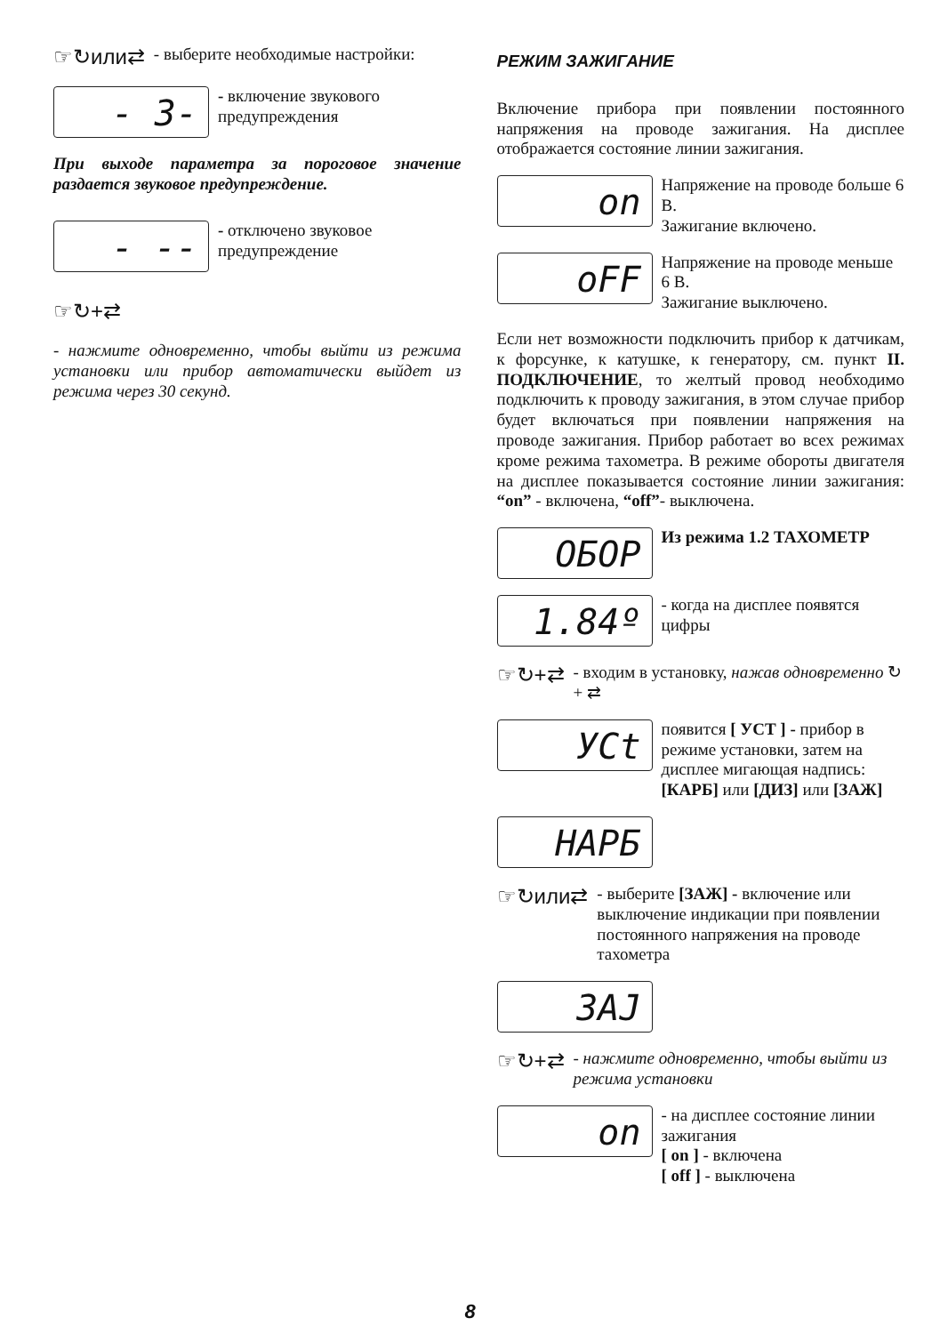☞↻или⇄ - выберите необходимые настройки:
- 3-
- включение звукового предупреждения
При выходе параметра за пороговое значение раздается звуковое предупреждение.
- --
- отключено звуковое предупреждение
☞↻+⇄
- нажмите одновременно, чтобы выйти из режима установки или прибор автоматически выйдет из режима через 30 секунд.
РЕЖИМ ЗАЖИГАНИЕ
Включение прибора при появлении постоянного напряжения на проводе зажигания. На дисплее отображается состояние линии зажигания.
on
Напряжение на проводе больше 6 В.
Зажигание включено.
oFF
Напряжение на проводе меньше 6 В.
Зажигание выключено.
Если нет возможности подключить прибор к датчикам, к форсунке, к катушке, к генератору, см. пункт II. ПОДКЛЮЧЕНИЕ, то желтый провод необходимо подключить к проводу зажигания, в этом случае прибор будет включаться при появлении напряжения на проводе зажигания. Прибор работает во всех режимах кроме режима тахометра. В режиме обороты двигателя на дисплее показывается состояние линии зажигания: “on” - включена, “off”- выключена.
ОБОР
Из режима 1.2 ТАХОМЕТР
1.84º
- когда на дисплее появятся цифры
☞↻+⇄ - входим в установку, нажав одновременно ↻ + ⇄
УСt
появится [ УСТ ] - прибор в режиме установки, затем на дисплее мигающая надпись: [КАРБ] или [ДИЗ] или [ЗАЖ]
НАРБ
☞↻или⇄ - выберите [ЗАЖ] - включение или выключение индикации при появлении постоянного напряжения на проводе тахометра
ЗАJ
☞↻+⇄ - нажмите одновременно, чтобы выйти из режима установки
on
- на дисплее состояние линии зажигания
[ on ] - включена
[ off ] - выключена
8